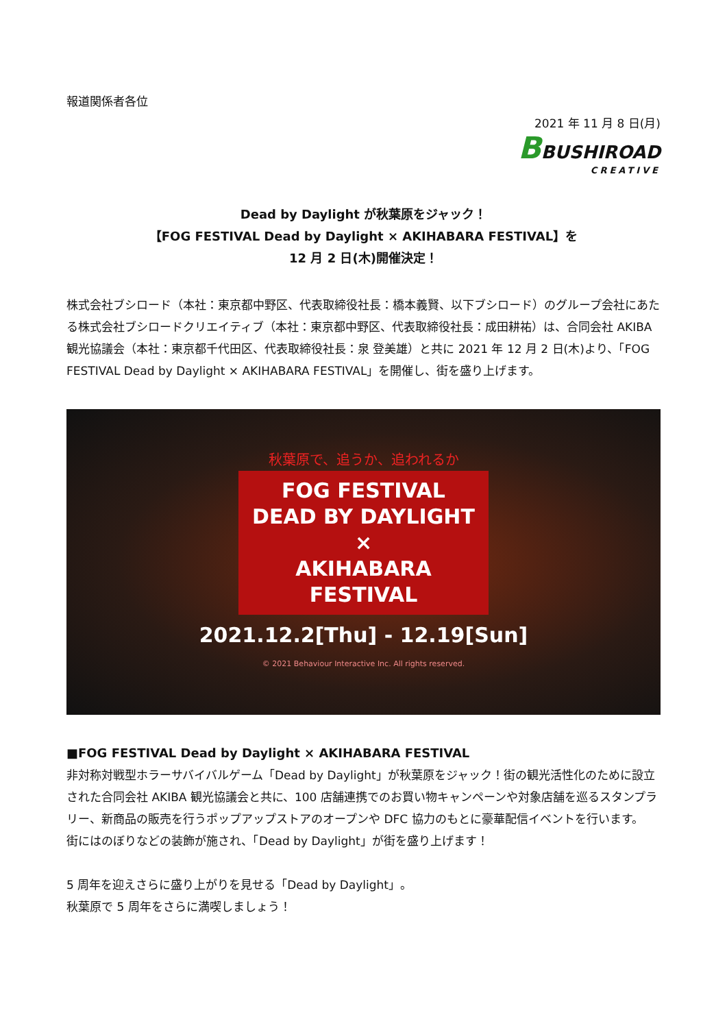報道関係者各位
2021 年 11 月 8 日(月)
BBUSHIROAD
CREATIVE
Dead by Daylight が秋葉原をジャック！
【FOG FESTIVAL Dead by Daylight × AKIHABARA FESTIVAL】を
12 月 2 日(木)開催決定！
株式会社ブシロード（本社：東京都中野区、代表取締役社長：橋本義賢、以下ブシロード）のグループ会社にあたる株式会社ブシロードクリエイティブ（本社：東京都中野区、代表取締役社長：成田耕祐）は、合同会社 AKIBA 観光協議会（本社：東京都千代田区、代表取締役社長：泉 登美雄）と共に 2021 年 12 月 2 日(木)より、「FOG FESTIVAL Dead by Daylight × AKIHABARA FESTIVAL」を開催し、街を盛り上げます。
秋葉原で、追うか、追われるか
FOG FESTIVAL
DEAD BY DAYLIGHT
×
AKIHABARA
FESTIVAL
2021.12.2[Thu] - 12.19[Sun]
© 2021 Behaviour Interactive Inc. All rights reserved.
■FOG FESTIVAL Dead by Daylight × AKIHABARA FESTIVAL
非対称対戦型ホラーサバイバルゲーム「Dead by Daylight」が秋葉原をジャック！街の観光活性化のために設立された合同会社 AKIBA 観光協議会と共に、100 店舗連携でのお買い物キャンペーンや対象店舗を巡るスタンプラリー、新商品の販売を行うポップアップストアのオープンや DFC 協力のもとに豪華配信イベントを行います。
街にはのぼりなどの装飾が施され、「Dead by Daylight」が街を盛り上げます！
5 周年を迎えさらに盛り上がりを見せる「Dead by Daylight」。
秋葉原で 5 周年をさらに満喫しましょう！